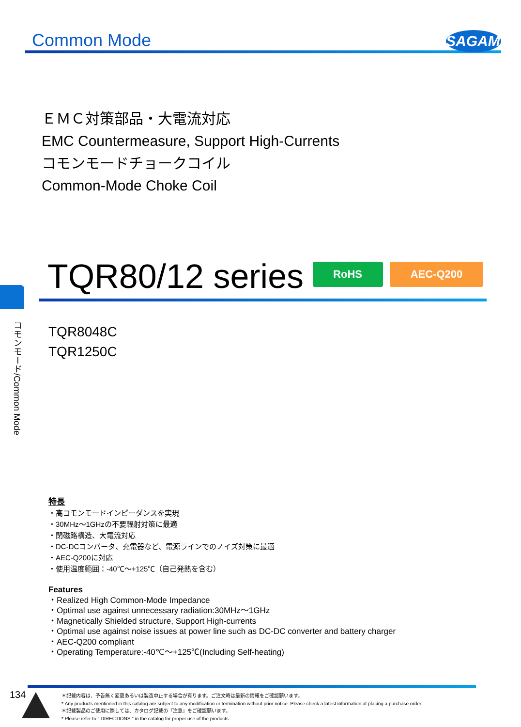Common Mode
SAGAMI
ＥＭＣ対策部品・大電流対応
EMC Countermeasure, Support High-Currents
コモンモードチョークコイル
Common-Mode Choke Coil
TQR80/12 series RoHS AEC-Q200
コモンモード/Common Mode
TQR8048C
TQR1250C
特長
・高コモンモードインピーダンスを実現
・30MHz〜1GHzの不要輻射対策に最適
・閉磁路構造、大電流対応
・DC-DCコンバータ、充電器など、電源ラインでのノイズ対策に最適
・AEC-Q200に対応
・使用温度範囲：-40℃〜+125℃（自己発熱を含む）
Features
・Realized High Common-Mode Impedance
・Optimal use against unnecessary radiation:30MHz〜1GHz
・Magnetically Shielded structure, Support High-currents
・Optimal use against noise issues at power line such as DC-DC converter and battery charger
・AEC-Q200 compliant
・Operating Temperature:-40℃〜+125℃(Including Self-heating)
134
＊記載内容は、予告無く変更あるいは製造中止する場合が有ります。ご注文時は最新の情報をご確認願います。
* Any products mentioned in this catalog are subject to any modification or termination without prior notice. Please check a latest information at placing a purchase order.
＊記載製品のご使用に際しては、カタログ記載の『注意』をご確認願います。
* Please refer to " DIRECTIONS " in the catalog for proper use of the products.